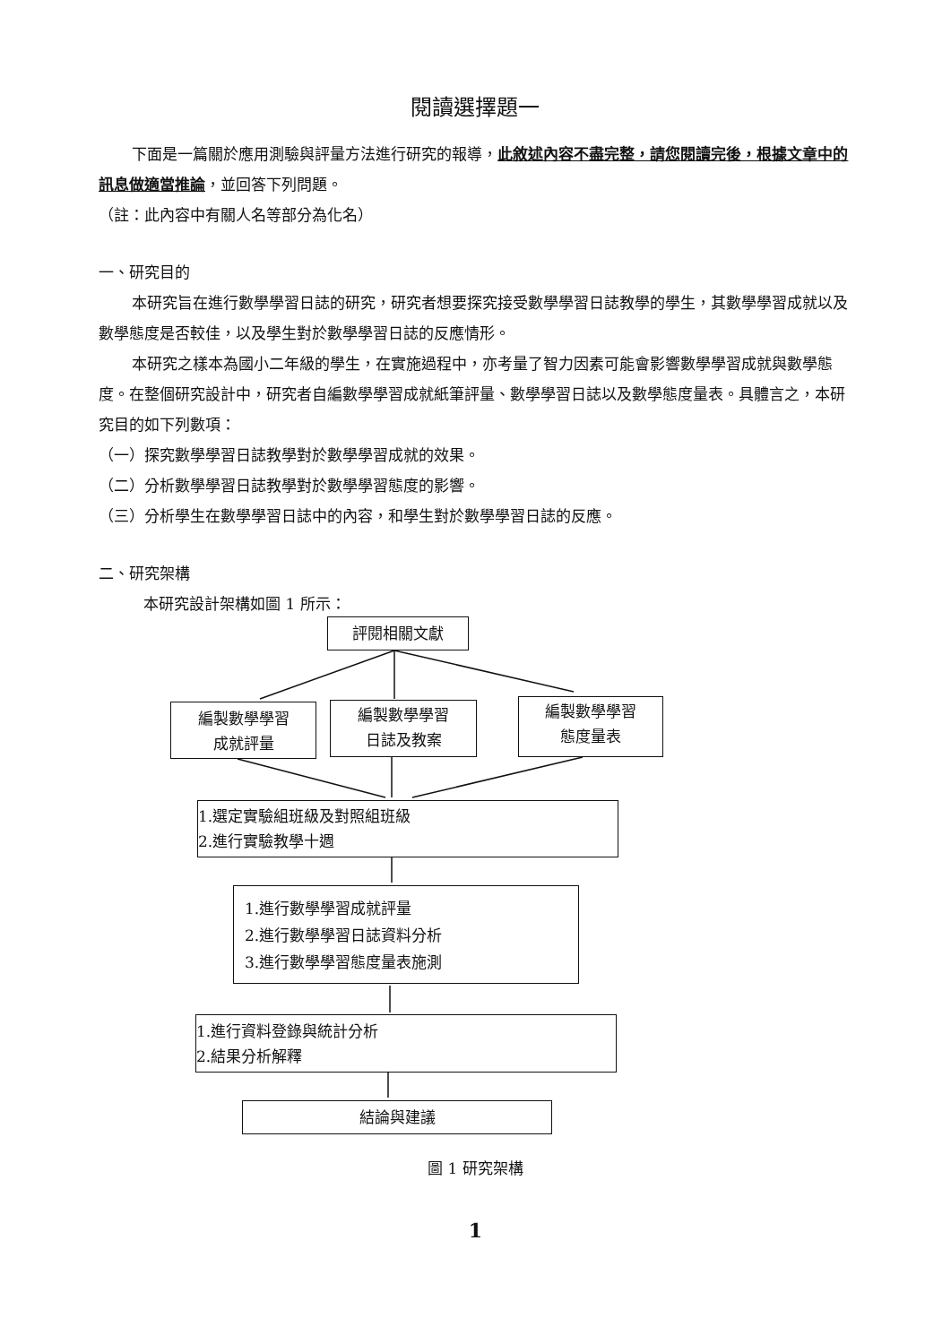閱讀選擇題一
下面是一篇關於應用測驗與評量方法進行研究的報導，此敘述內容不盡完整，請您閱讀完後，根據文章中的訊息做適當推論，並回答下列問題。
（註：此內容中有關人名等部分為化名）
一、研究目的
本研究旨在進行數學學習日誌的研究，研究者想要探究接受數學學習日誌教學的學生，其數學學習成就以及數學態度是否較佳，以及學生對於數學學習日誌的反應情形。
本研究之樣本為國小二年級的學生，在實施過程中，亦考量了智力因素可能會影響數學學習成就與數學態度。在整個研究設計中，研究者自編數學學習成就紙筆評量、數學學習日誌以及數學態度量表。具體言之，本研究目的如下列數項：
（一）探究數學學習日誌教學對於數學學習成就的效果。
（二）分析數學學習日誌教學對於數學學習態度的影響。
（三）分析學生在數學學習日誌中的內容，和學生對於數學學習日誌的反應。
二、研究架構
本研究設計架構如圖 1 所示：
評閱相關文獻
編製數學學習
成就評量
編製數學學習
日誌及教案
編製數學學習
態度量表
1.選定實驗組班級及對照組班級
2.進行實驗教學十週
1.進行數學學習成就評量
2.進行數學學習日誌資料分析
3.進行數學學習態度量表施測
1.進行資料登錄與統計分析
2.結果分析解釋
結論與建議
圖 1 研究架構
1